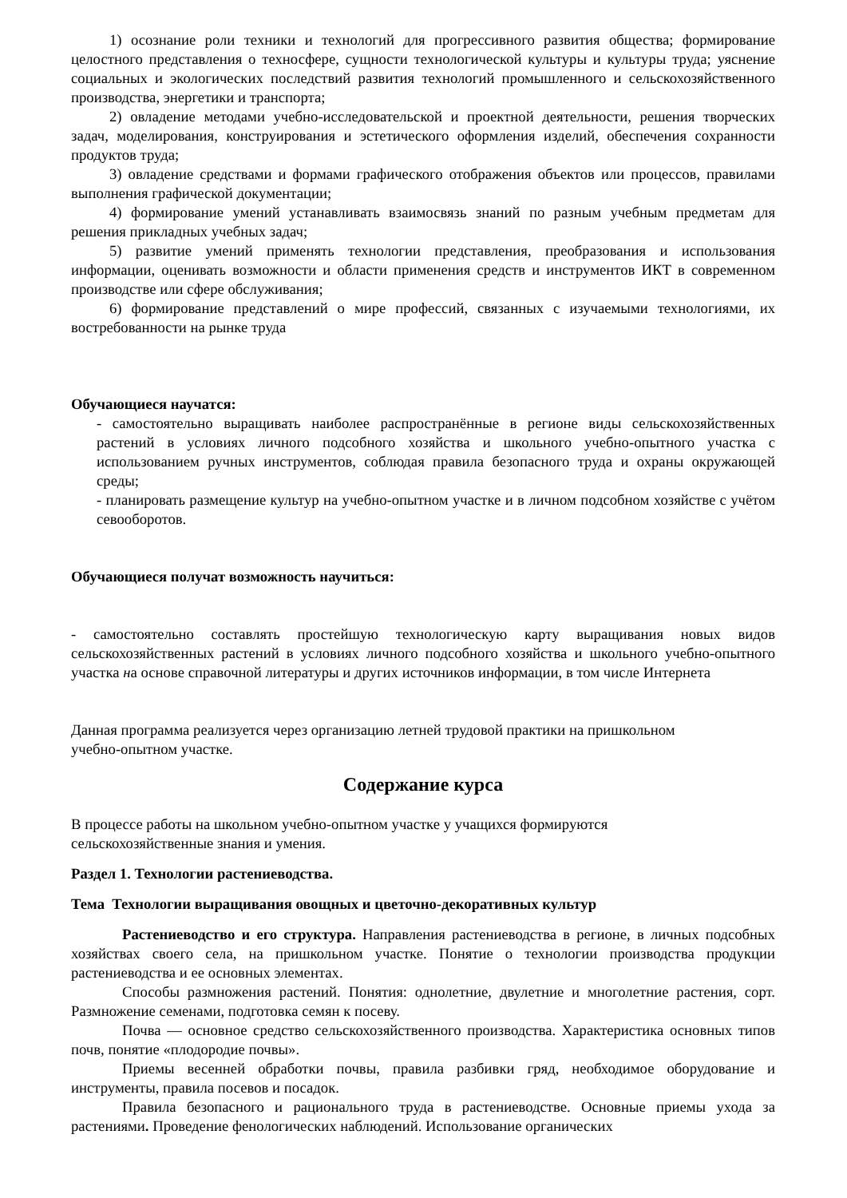1) осознание роли техники и технологий для прогрессивного развития общества; формирование целостного представления о техносфере, сущности технологической культуры и культуры труда; уяснение социальных и экологических последствий развития технологий промышленного и сельскохозяйственного производства, энергетики и транспорта;
2) овладение методами учебно-исследовательской и проектной деятельности, решения творческих задач, моделирования, конструирования и эстетического оформления изделий, обеспечения сохранности продуктов труда;
3) овладение средствами и формами графического отображения объектов или процессов, правилами выполнения графической документации;
4) формирование умений устанавливать взаимосвязь знаний по разным учебным предметам для решения прикладных учебных задач;
5) развитие умений применять технологии представления, преобразования и использования информации, оценивать возможности и области применения средств и инструментов ИКТ в современном производстве или сфере обслуживания;
6) формирование представлений о мире профессий, связанных с изучаемыми технологиями, их востребованности на рынке труда
Обучающиеся научатся:
- самостоятельно выращивать наиболее распространённые в регионе виды сельскохозяйственных растений в условиях личного подсобного хозяйства и школьного учебно-опытного участка с использованием ручных инструментов, соблюдая правила безопасного труда и охраны окружающей среды;
- планировать размещение культур на учебно-опытном участке и в личном подсобном хозяйстве с учётом севооборотов.
Обучающиеся получат возможность научиться:
- самостоятельно составлять простейшую технологическую карту выращивания новых видов сельскохозяйственных растений в условиях личного подсобного хозяйства и школьного учебно-опытного участка на основе справочной литературы и других источников информации, в том числе Интернета
Данная программа реализуется через организацию летней трудовой практики на пришкольном
учебно-опытном участке.
Содержание курса
В процессе работы на школьном учебно-опытном участке у учащихся формируются
сельскохозяйственные знания и умения.
Раздел 1. Технологии растениеводства.
Тема Технологии выращивания овощных и цветочно-декоративных культур
Растениеводство и его структура. Направления растениеводства в регионе, в личных подсобных хозяйствах своего села, на пришкольном участке. Понятие о технологии производства продукции растениеводства и ее основных элементах.
Способы размножения растений. Понятия: однолетние, двулетние и многолетние растения, сорт. Размножение семенами, подготовка семян к посеву.
Почва — основное средство сельскохозяйственного производства. Характеристика основных типов почв, понятие «плодородие почвы».
Приемы весенней обработки почвы, правила разбивки гряд, необходимое оборудование и инструменты, правила посевов и посадок.
Правила безопасного и рационального труда в растениеводстве. Основные приемы ухода за растениями. Проведение фенологических наблюдений. Использование органических